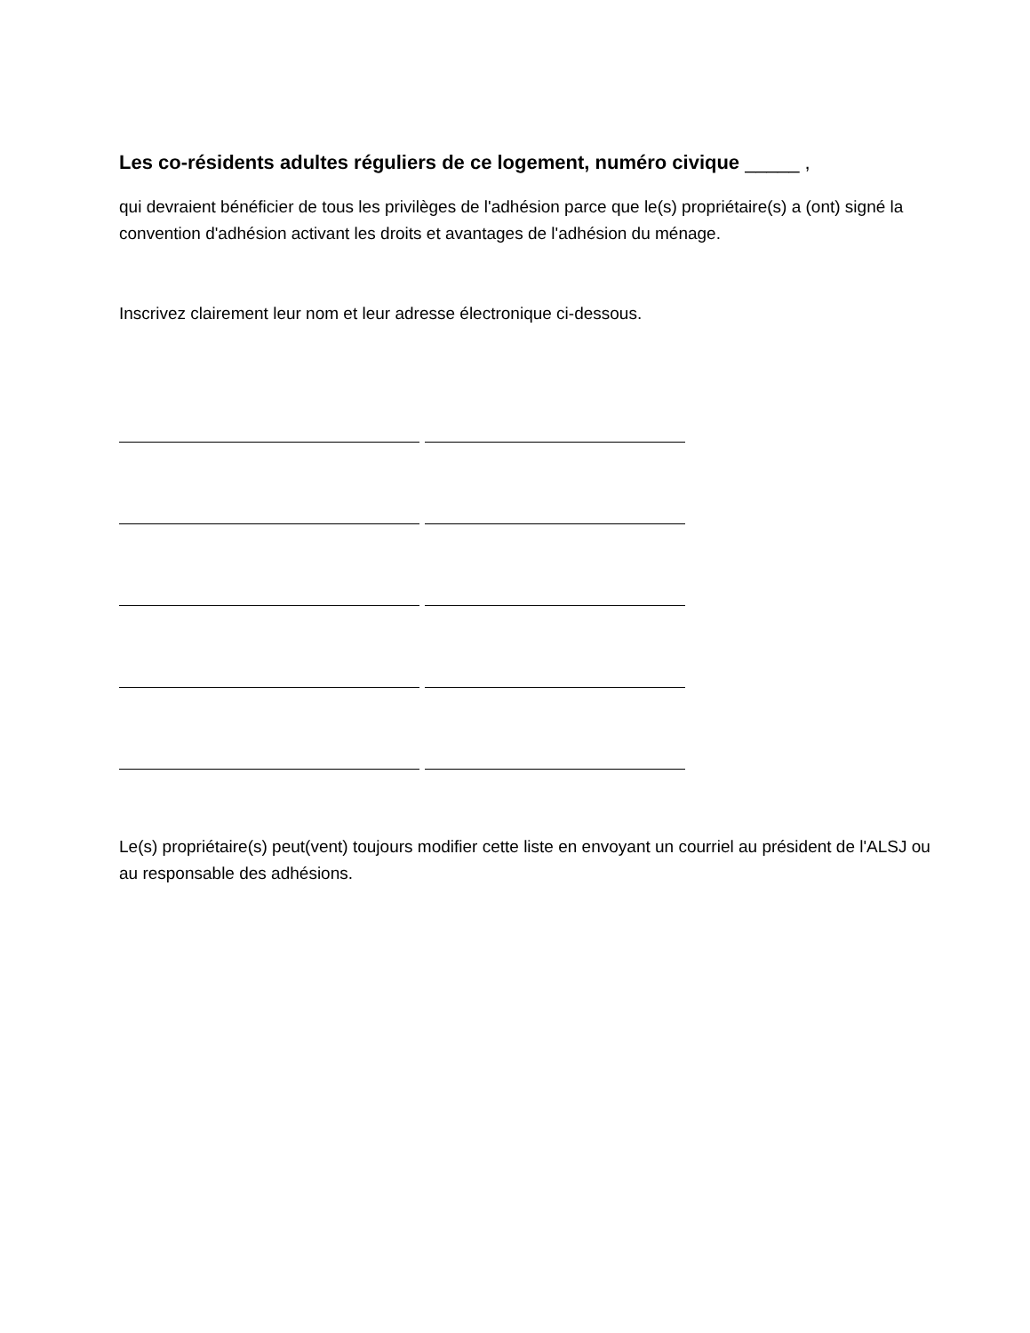Les co-résidents adultes réguliers de ce logement, numéro civique _____ ,
qui devraient bénéficier de tous les privilèges de l'adhésion parce que le(s) propriétaire(s) a (ont) signé la convention d'adhésion activant les droits et avantages de l'adhésion du ménage.
Inscrivez clairement leur nom et leur adresse électronique ci-dessous.
Le(s) propriétaire(s) peut(vent) toujours modifier cette liste en envoyant un courriel au président de l'ALSJ ou au responsable des adhésions.